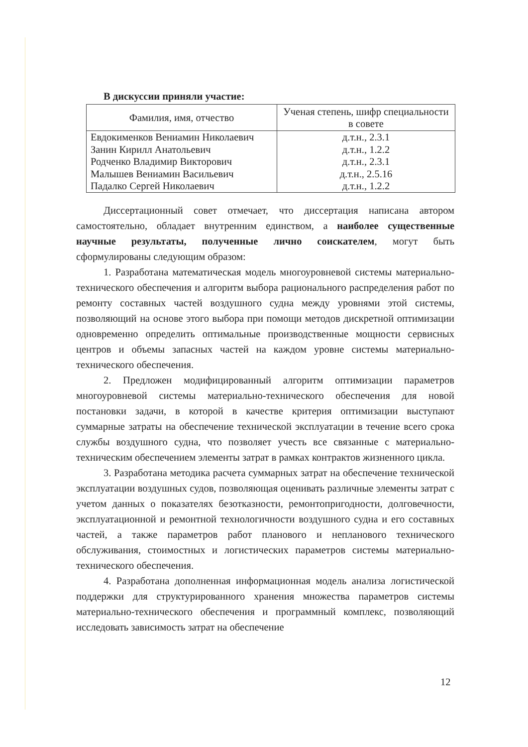В дискуссии приняли участие:
| Фамилия, имя, отчество | Ученая степень, шифр специальности в совете |
| --- | --- |
| Евдокименков Вениамин Николаевич | д.т.н., 2.3.1 |
| Занин Кирилл Анатольевич | д.т.н., 1.2.2 |
| Родченко Владимир Викторович | д.т.н., 2.3.1 |
| Малышев Вениамин Васильевич | д.т.н., 2.5.16 |
| Падалко Сергей Николаевич | д.т.н., 1.2.2 |
Диссертационный совет отмечает, что диссертация написана автором самостоятельно, обладает внутренним единством, а наиболее существенные научные результаты, полученные лично соискателем, могут быть сформулированы следующим образом:
1. Разработана математическая модель многоуровневой системы материально-технического обеспечения и алгоритм выбора рационального распределения работ по ремонту составных частей воздушного судна между уровнями этой системы, позволяющий на основе этого выбора при помощи методов дискретной оптимизации одновременно определить оптимальные производственные мощности сервисных центров и объемы запасных частей на каждом уровне системы материально-технического обеспечения.
2. Предложен модифицированный алгоритм оптимизации параметров многоуровневой системы материально-технического обеспечения для новой постановки задачи, в которой в качестве критерия оптимизации выступают суммарные затраты на обеспечение технической эксплуатации в течение всего срока службы воздушного судна, что позволяет учесть все связанные с материально-техническим обеспечением элементы затрат в рамках контрактов жизненного цикла.
3. Разработана методика расчета суммарных затрат на обеспечение технической эксплуатации воздушных судов, позволяющая оценивать различные элементы затрат с учетом данных о показателях безотказности, ремонтопригодности, долговечности, эксплуатационной и ремонтной технологичности воздушного судна и его составных частей, а также параметров работ планового и непланового технического обслуживания, стоимостных и логистических параметров системы материально-технического обеспечения.
4. Разработана дополненная информационная модель анализа логистической поддержки для структурированного хранения множества параметров системы материально-технического обеспечения и программный комплекс, позволяющий исследовать зависимость затрат на обеспечение
12